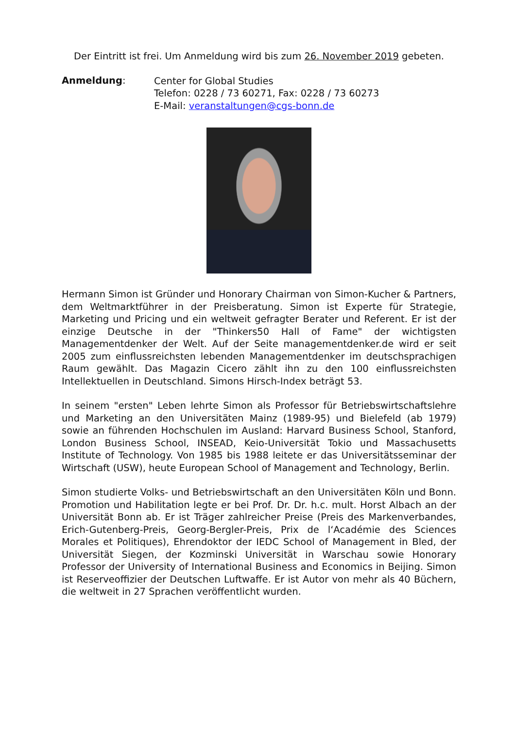Der Eintritt ist frei. Um Anmeldung wird bis zum 26. November 2019 gebeten.
Anmeldung:
Center for Global Studies
Telefon: 0228 / 73 60271, Fax: 0228 / 73 60273
E-Mail: veranstaltungen@cgs-bonn.de
Hermann Simon ist Gründer und Honorary Chairman von Simon-Kucher & Partners, dem Weltmarktführer in der Preisberatung. Simon ist Experte für Strategie, Marketing und Pricing und ein weltweit gefragter Berater und Referent. Er ist der einzige Deutsche in der "Thinkers50 Hall of Fame" der wichtigsten Managementdenker der Welt. Auf der Seite managementdenker.de wird er seit 2005 zum einflussreichsten lebenden Managementdenker im deutschsprachigen Raum gewählt. Das Magazin Cicero zählt ihn zu den 100 einflussreichsten Intellektuellen in Deutschland. Simons Hirsch-Index beträgt 53.
In seinem "ersten" Leben lehrte Simon als Professor für Betriebswirtschaftslehre und Marketing an den Universitäten Mainz (1989-95) und Bielefeld (ab 1979) sowie an führenden Hochschulen im Ausland: Harvard Business School, Stanford, London Business School, INSEAD, Keio-Universität Tokio und Massachusetts Institute of Technology. Von 1985 bis 1988 leitete er das Universitätsseminar der Wirtschaft (USW), heute European School of Management and Technology, Berlin.
Simon studierte Volks- und Betriebswirtschaft an den Universitäten Köln und Bonn. Promotion und Habilitation legte er bei Prof. Dr. Dr. h.c. mult. Horst Albach an der Universität Bonn ab. Er ist Träger zahlreicher Preise (Preis des Markenverbandes, Erich-Gutenberg-Preis, Georg-Bergler-Preis, Prix de l‘Académie des Sciences Morales et Politiques), Ehrendoktor der IEDC School of Management in Bled, der Universität Siegen, der Kozminski Universität in Warschau sowie Honorary Professor der University of International Business and Economics in Beijing. Simon ist Reserveoffizier der Deutschen Luftwaffe. Er ist Autor von mehr als 40 Büchern, die weltweit in 27 Sprachen veröffentlicht wurden.